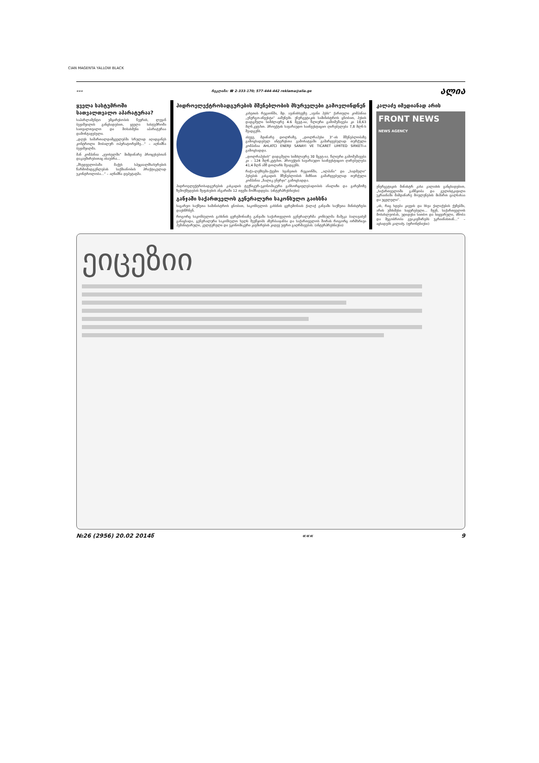CIAN MAGENTA YALLOW BLACK
««« რეკლამა: ☎ 2-333-170; 577-444-442 reklama@alia.ge ალია
ყველა სასტუმროში სათვალთვალო აპარატურაა?
საპარლამენტო უმცირესობის წევრის, ლევან ბეჟაშვილის განცხადებით, ყველა სასტუმროში სათვალთვალო და მოსასმენი აპარატურაა დამონტაჟებული.
„დღეს სამართალდამცველებმა სრულად აღადგინეს კონტროლი მობილურ ოპერატორებზე...“ – აღნიშნა ბეჟაშვილმა.
მან კომპანია „ჯეოსელში“ მიმდინარე პროცესებთან დაკავშირებითაც ისაუბრა...
„მხედველობაში მაქვს სპეციალმსახურების წარმომადგენლების საქმიანობის პრაქტიკულად უკონტროლობა...“ – აღნიშნა დეპუტატმა.
ჰიდროელექტროსადგურების მშენებლობის მსურველები გამოვლინდნენ
კახეთის რეგიონში, მდ. ავანისხევზე „ავანი ჰესს“ ქართული კომპანია „ენერგო-ინვესტი“ ააშენებს. ენერგეტიკის სამინისტროს ცნობით, ჰესის დადგმული სიმძლავრე 4.6 მგვტ-ია, წლიური გამომუშავება კი 18,63 მლნ.კვტ/სთ. პროექტის სავარაუდო საინვესტიციო ღირებულება 7,8 მლნ-ს შეადგენს.
ასევე, მდინარე დოლრაზე, „დოლრაჰესი 3“-ის მშენებლობაზე გამოცხადებულ ინტერესთა გამოხატვაში გამარჯვებულად თურქული კომპანია AHLATCI ENERJI SANAYI VE TICARET LIMITED SIRKETI-ი გამოცხადდა.
„დოლრაჰესის“ დადგმული სიმძლავრე 30 მგვტ-ია. წლიური გამომუშავება კი – 124 მლნ.კვტ/სთ. პროექტის სავარაუდო საინვესტიციო ღირებულება 41,4 მლნ აშშ დოლარს შეადგენს.
რაჭა-ლეჩხუმი-ქვემო სვანეთის რეგიონში, „ალპანა“ და „სადმელი“ ჰესების კასკადის მშენებლობის მიზნით გამარჯვებულად თურქული კომპანია „ჩალიკ ენერჯი“ გამოცხადდა.
ჰიდროელექტროსადგურების კასკადის ტექნიკურ-ეკონომიკური განხორციელებადობის ანალიზი და გარემოზე ზემოქმედების შეფასების ანგარიში 12 თვეში მომზადდება. (ინტერპრესნიუსი)
განჯაში საქართველოს გენერალური საკონსულო გაიხსნა
საგარეო საქმეთა სამინისტროს ცნობით, საკონსულოს გახსნის ცერემონიას ქალაქ განჯაში საქმეთა მინისტრები დაესწრნენ.
როგორც საკონსულოს გახსნის ცერემონიაზე განჯაში საქართველოს გენერალურმა კონსულმა მამუკა ბალავაძემ განაცხადა, გენერალური საკონსულო ხელს შეუწყობს აზერბაიჯანსა და საქართველოს შორის როგორც ორმხრივი ჰუმანიტარული, კულტურული და ეკონომიკური კავშირების კიდევ უფრო გაღრმავებას. (ინტერპრესნიუსი)
კალაძე იმედიანად არის
FRONT NEWS
NEWS AGENCY
ენერგეტიკის მინისტრ კახა კალაძის განცხადებით, „საქართველოში განწყობა და გულისტკივილი უკრაინაში მიმდინარე მოვლენების მიმართ ცალსახაა და უცვლელი“.
„ის, რაც ხდება კიევის და სხვა ქალაქების ქუჩებში, არის უმძიმესი საყურებელი... ჩვენ, საქართველოს მოსახლეობას, უდიდესი სითბო და სიყვარული, ძმობა და მეგობრობა გვაკავშირებს უკრაინასთან...“ – აცხადებს კალაძე. (ფრონტნიუსი)
ეიცეზიი
№26 (2956) 20.02 2014წ ««« 9